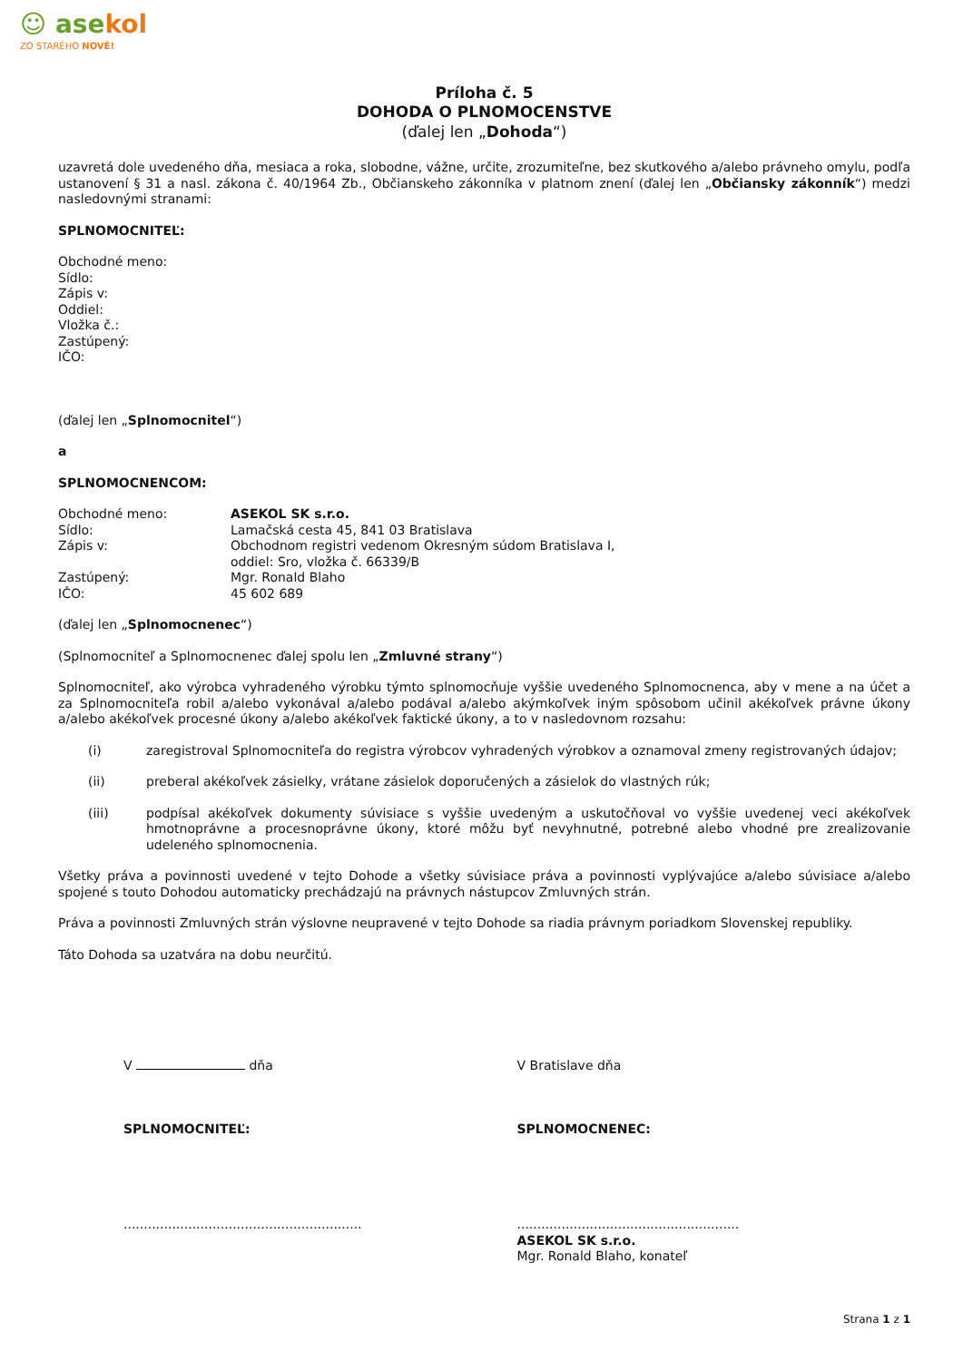☺ asekol
ZO STARÉHO NOVÉ!
Príloha č. 5
DOHODA O PLNOMOCENSTVE
(ďalej len „Dohoda“)
uzavretá dole uvedeného dňa, mesiaca a roka, slobodne, vážne, určite, zrozumiteľne, bez skutkového a/alebo právneho omylu, podľa ustanovení § 31 a nasl. zákona č. 40/1964 Zb., Občianskeho zákonníka v platnom znení (ďalej len „Občiansky zákonník“) medzi nasledovnými stranami:
SPLNOMOCNITEĽ:
Obchodné meno:
Sídlo:
Zápis v:
Oddiel:
Vložka č.:
Zastúpený:
IČO:
(ďalej len „Splnomocnitel“)
a
SPLNOMOCNENCOM:
Obchodné meno: ASEKOL SK s.r.o.
Sídlo: Lamačská cesta 45, 841 03 Bratislava
Zápis v: Obchodnom registri vedenom Okresným súdom Bratislava I,
oddiel: Sro, vložka č. 66339/B
Zastúpený: Mgr. Ronald Blaho
IČO: 45 602 689
(ďalej len „Splnomocnenec“)
(Splnomocniteľ a Splnomocnenec ďalej spolu len „Zmluvné strany“)
Splnomocniteľ, ako výrobca vyhradeného výrobku týmto splnomocňuje vyššie uvedeného Splnomocnenca, aby v mene a na účet a za Splnomocniteľa robil a/alebo vykonával a/alebo podával a/alebo akýmkoľvek iným spôsobom učinil akékoľvek právne úkony a/alebo akékoľvek procesné úkony a/alebo akékoľvek faktické úkony, a to v nasledovnom rozsahu:
(i) zaregistroval Splnomocniteľa do registra výrobcov vyhradených výrobkov a oznamoval zmeny registrovaných údajov;
(ii) preberal akékoľvek zásielky, vrátane zásielok doporučených a zásielok do vlastných rúk;
(iii) podpísal akékoľvek dokumenty súvisiace s vyššie uvedeným a uskutočňoval vo vyššie uvedenej veci akékoľvek hmotnoprávne a procesnoprávne úkony, ktoré môžu byť nevyhnutné, potrebné alebo vhodné pre zrealizovanie udeleného splnomocnenia.
Všetky práva a povinnosti uvedené v tejto Dohode a všetky súvisiace práva a povinnosti vyplývajúce a/alebo súvisiace a/alebo spojené s touto Dohodou automaticky prechádzajú na právnych nástupcov Zmluvných strán.
Práva a povinnosti Zmluvných strán výslovne neupravené v tejto Dohode sa riadia právnym poriadkom Slovenskej republiky.
Táto Dohoda sa uzatvára na dobu neurčitú.
V dňa
SPLNOMOCNITEĽ:
...........................................................
V Bratislave dňa
SPLNOMOCNENEC:
.......................................................
ASEKOL SK s.r.o.
Mgr. Ronald Blaho, konateľ
Strana 1 z 1